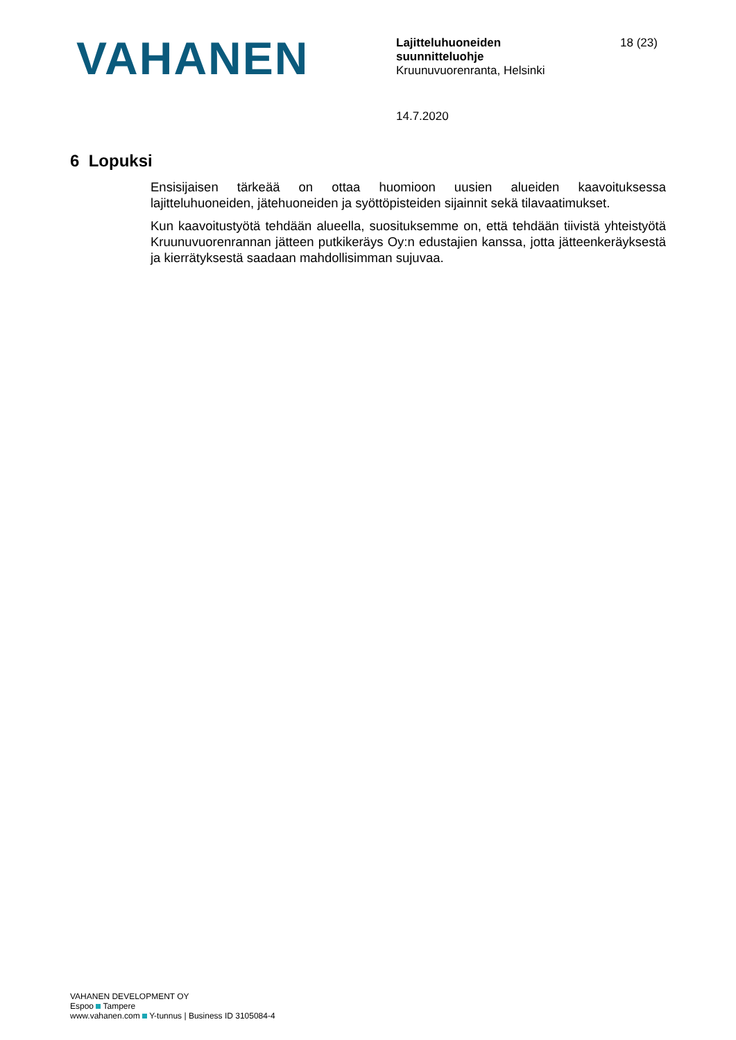VAHANEN
Lajitteluhuoneiden
suunnitteluohje
Kruunuvuorenranta, Helsinki
18 (23)
14.7.2020
6 Lopuksi
Ensisijaisen tärkeää on ottaa huomioon uusien alueiden kaavoituksessa lajitteluhuoneiden, jätehuoneiden ja syöttöpisteiden sijainnit sekä tilavaatimukset.
Kun kaavoitustyötä tehdään alueella, suosituksemme on, että tehdään tiivistä yhteistyötä Kruunuvuorenrannan jätteen putkikeräys Oy:n edustajien kanssa, jotta jätteenkeräyksestä ja kierrätyksestä saadaan mahdollisimman sujuvaa.
VAHANEN DEVELOPMENT OY
Espoo Tampere
www.vahanen.com Y-tunnus | Business ID 3105084-4